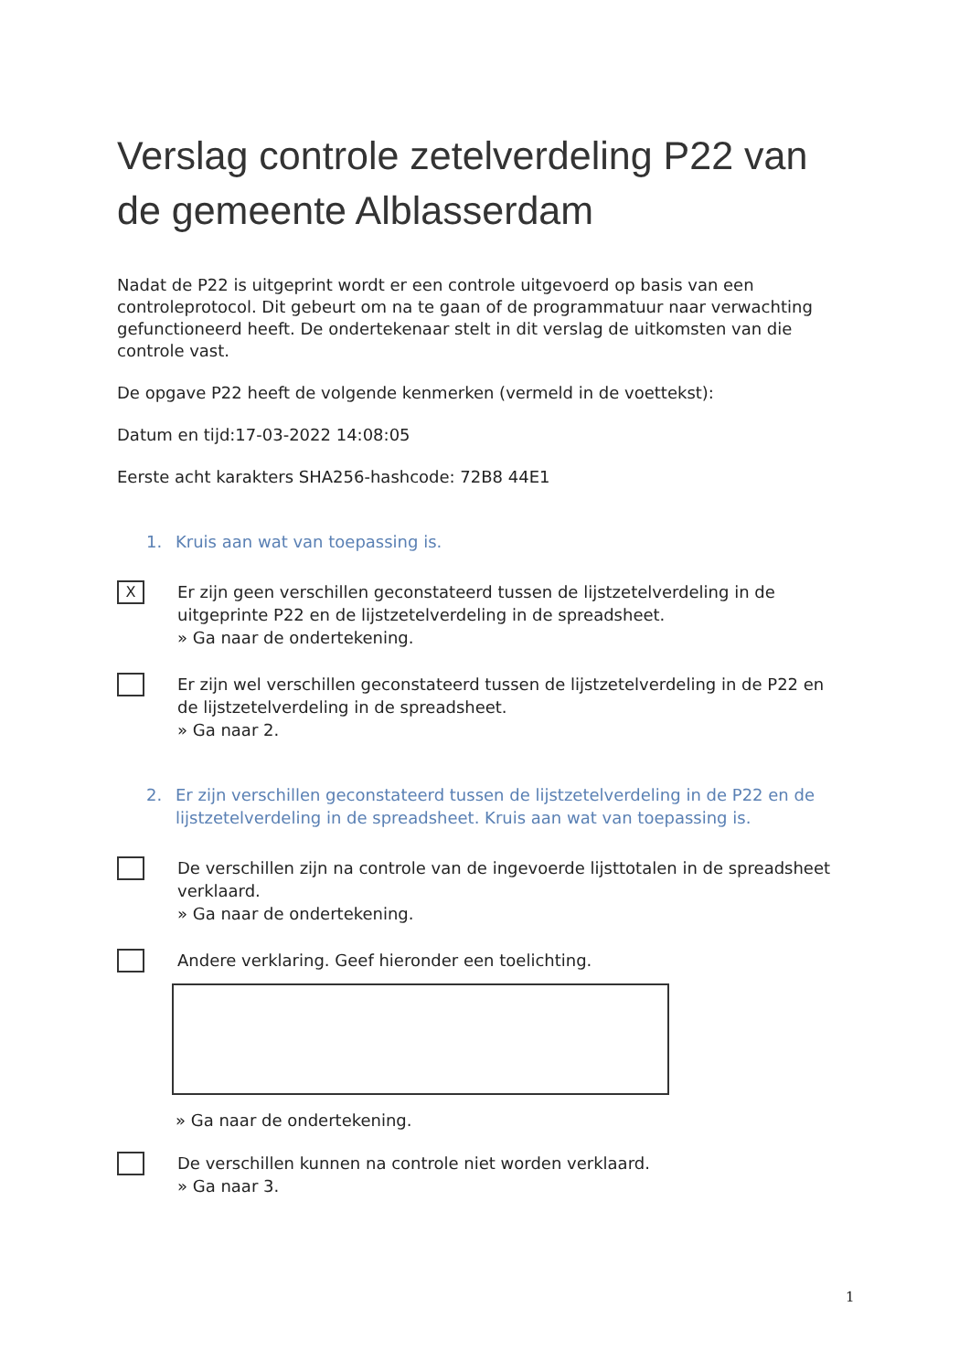Verslag controle zetelverdeling P22 van de gemeente Alblasserdam
Nadat de P22 is uitgeprint wordt er een controle uitgevoerd op basis van een controleprotocol. Dit gebeurt om na te gaan of de programmatuur naar verwachting gefunctioneerd heeft. De ondertekenaar stelt in dit verslag de uitkomsten van die controle vast.
De opgave P22 heeft de volgende kenmerken (vermeld in de voettekst):
Datum en tijd:17-03-2022 14:08:05
Eerste acht karakters SHA256-hashcode: 72B8 44E1
1. Kruis aan wat van toepassing is.
X
Er zijn geen verschillen geconstateerd tussen de lijstzetelverdeling in de uitgeprinte P22 en de lijstzetelverdeling in de spreadsheet.
» Ga naar de ondertekening.
Er zijn wel verschillen geconstateerd tussen de lijstzetelverdeling in de P22 en de lijstzetelverdeling in de spreadsheet.
» Ga naar 2.
2. Er zijn verschillen geconstateerd tussen de lijstzetelverdeling in de P22 en de lijstzetelverdeling in de spreadsheet. Kruis aan wat van toepassing is.
De verschillen zijn na controle van de ingevoerde lijsttotalen in de spreadsheet verklaard.
» Ga naar de ondertekening.
Andere verklaring. Geef hieronder een toelichting.
» Ga naar de ondertekening.
De verschillen kunnen na controle niet worden verklaard.
» Ga naar 3.
1